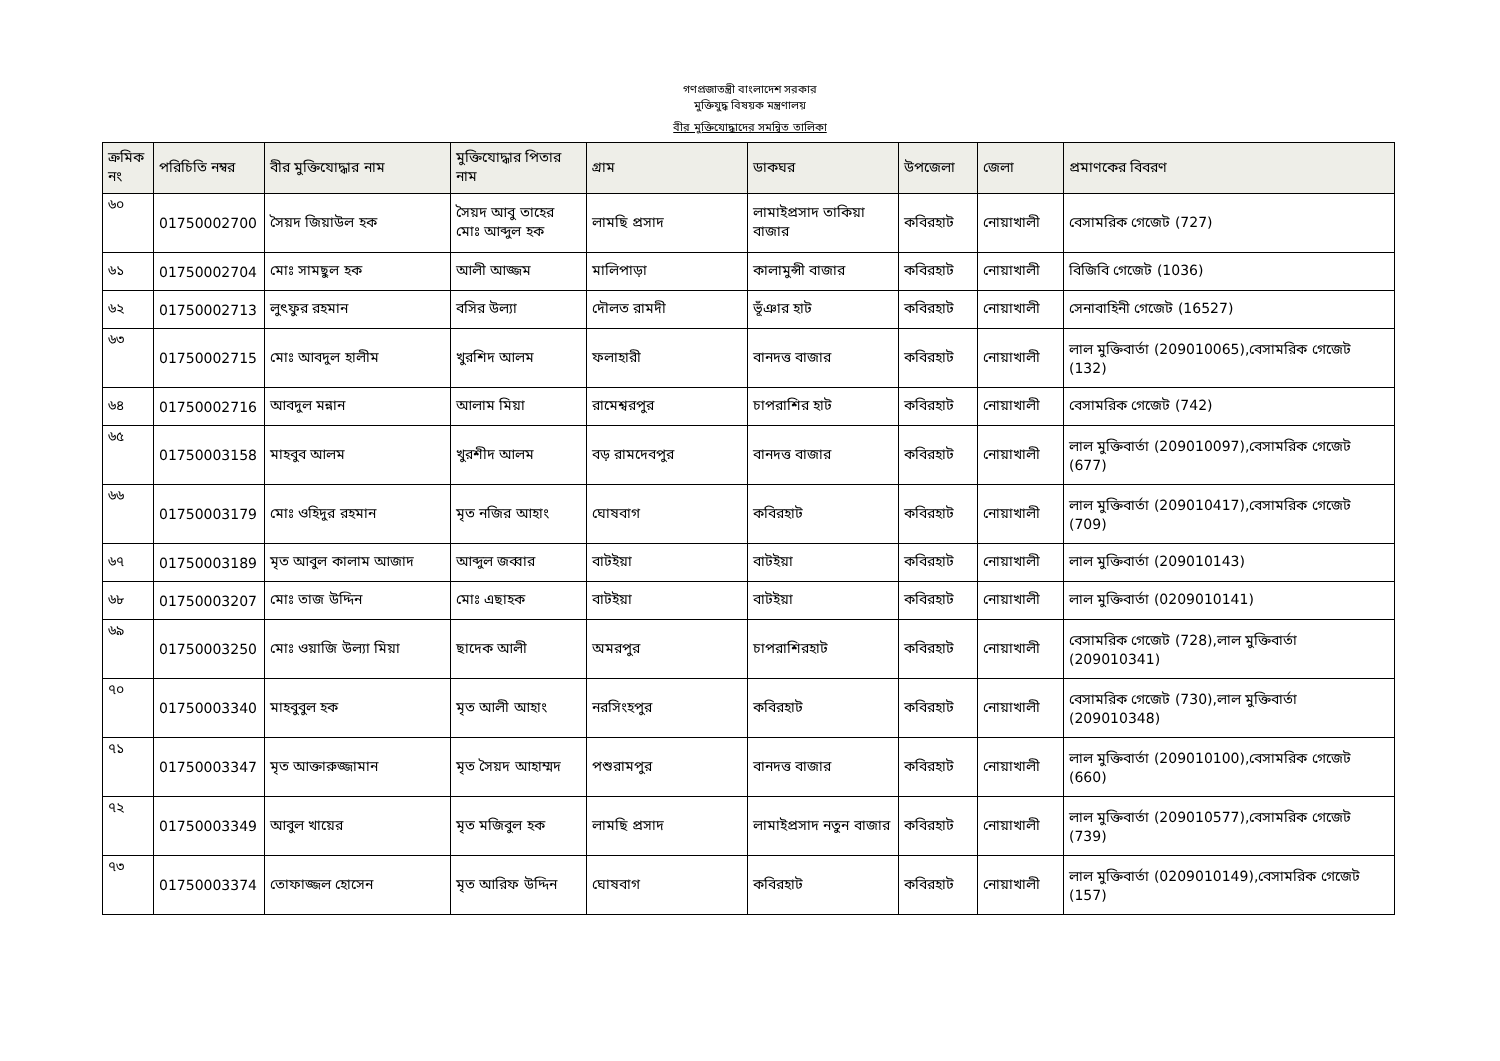গণপ্রজাতন্ত্রী বাংলাদেশ সরকার
মুক্তিযুদ্ধ বিষয়ক মন্ত্রণালয়
বীর মুক্তিযোদ্ধাদের সমন্বিত তালিকা
| ক্রমিক নং | পরিচিতি নম্বর | বীর মুক্তিযোদ্ধার নাম | মুক্তিযোদ্ধার পিতার নাম | গ্রাম | ডাকঘর | উপজেলা | জেলা | প্রমাণকের বিবরণ |
| --- | --- | --- | --- | --- | --- | --- | --- | --- |
| ৬০ | 01750002700 | সৈয়দ জিয়াউল হক | সৈয়দ আবু তাহের মোঃ আব্দুল হক | লামছি প্রসাদ | লামাইপ্রসাদ তাকিয়া বাজার | কবিরহাট | নোয়াখালী | বেসামরিক গেজেট (727) |
| ৬১ | 01750002704 | মোঃ সামছুল হক | আলী আজ্জম | মালিপাড়া | কালামুন্সী বাজার | কবিরহাট | নোয়াখালী | বিজিবি গেজেট (1036) |
| ৬২ | 01750002713 | লুৎফুর রহমান | বসির উল্যা | দৌলত রামদী | ভূঁঞার হাট | কবিরহাট | নোয়াখালী | সেনাবাহিনী গেজেট (16527) |
| ৬৩ | 01750002715 | মোঃ আবদুল হালীম | খুরশিদ আলম | ফলাহারী | বানদত্ত বাজার | কবিরহাট | নোয়াখালী | লাল মুক্তিবার্তা (209010065),বেসামরিক গেজেট (132) |
| ৬৪ | 01750002716 | আবদুল মন্নান | আলাম মিয়া | রামেশ্বরপুর | চাপরাশির হাট | কবিরহাট | নোয়াখালী | বেসামরিক গেজেট (742) |
| ৬৫ | 01750003158 | মাহবুব আলম | খুরশীদ আলম | বড় রামদেবপুর | বানদত্ত বাজার | কবিরহাট | নোয়াখালী | লাল মুক্তিবার্তা (209010097),বেসামরিক গেজেট (677) |
| ৬৬ | 01750003179 | মোঃ ওহিদুর রহমান | মৃত নজির আহাং | ঘোষবাগ | কবিরহাট | কবিরহাট | নোয়াখালী | লাল মুক্তিবার্তা (209010417),বেসামরিক গেজেট (709) |
| ৬৭ | 01750003189 | মৃত আবুল কালাম আজাদ | আব্দুল জব্বার | বাটইয়া | বাটইয়া | কবিরহাট | নোয়াখালী | লাল মুক্তিবার্তা (209010143) |
| ৬৮ | 01750003207 | মোঃ তাজ উদ্দিন | মোঃ এছাহক | বাটইয়া | বাটইয়া | কবিরহাট | নোয়াখালী | লাল মুক্তিবার্তা (0209010141) |
| ৬৯ | 01750003250 | মোঃ ওয়াজি উল্যা মিয়া | ছাদেক আলী | অমরপুর | চাপরাশিরহাট | কবিরহাট | নোয়াখালী | বেসামরিক গেজেট (728),লাল মুক্তিবার্তা (209010341) |
| ৭০ | 01750003340 | মাহবুবুল হক | মৃত আলী আহাং | নরসিংহপুর | কবিরহাট | কবিরহাট | নোয়াখালী | বেসামরিক গেজেট (730),লাল মুক্তিবার্তা (209010348) |
| ৭১ | 01750003347 | মৃত আক্তারুজ্জামান | মৃত সৈয়দ আহাম্মদ | পশুরামপুর | বানদত্ত বাজার | কবিরহাট | নোয়াখালী | লাল মুক্তিবার্তা (209010100),বেসামরিক গেজেট (660) |
| ৭২ | 01750003349 | আবুল খায়ের | মৃত মজিবুল হক | লামছি প্রসাদ | লামাইপ্রসাদ নতুন বাজার | কবিরহাট | নোয়াখালী | লাল মুক্তিবার্তা (209010577),বেসামরিক গেজেট (739) |
| ৭৩ | 01750003374 | তোফাজ্জল হোসেন | মৃত আরিফ উদ্দিন | ঘোষবাগ | কবিরহাট | কবিরহাট | নোয়াখালী | লাল মুক্তিবার্তা (0209010149),বেসামরিক গেজেট (157) |